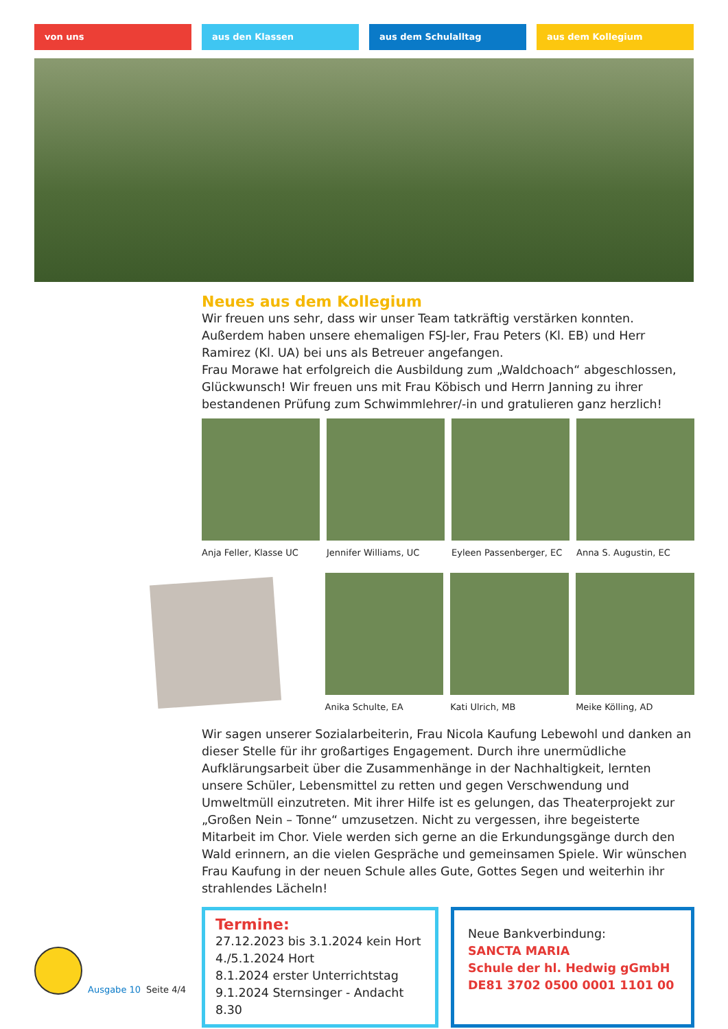von uns aus den Klassen aus dem Schulalltag aus dem Kollegium
Neues aus dem Kollegium
Wir freuen uns sehr, dass wir unser Team tatkräftig verstärken konnten. Außerdem haben unsere ehemaligen FSJ-ler, Frau Peters (Kl. EB) und Herr Ramirez (Kl. UA) bei uns als Betreuer angefangen.
Frau Morawe hat erfolgreich die Ausbildung zum „Waldchoach“ abgeschlossen, Glückwunsch! Wir freuen uns mit Frau Köbisch und Herrn Janning zu ihrer bestandenen Prüfung zum Schwimmlehrer/-in und gratulieren ganz herzlich!
Anja Feller, Klasse UC Jennifer Williams, UC Eyleen Passenberger, EC Anna S. Augustin, EC
Anika Schulte, EA Kati Ulrich, MB Meike Kölling, AD
Wir sagen unserer Sozialarbeiterin, Frau Nicola Kaufung Lebewohl und danken an dieser Stelle für ihr großartiges Engagement. Durch ihre unermüdliche Aufklärungsarbeit über die Zusammenhänge in der Nachhaltigkeit, lernten unsere Schüler, Lebensmittel zu retten und gegen Verschwendung und Umweltmüll einzutreten. Mit ihrer Hilfe ist es gelungen, das Theaterprojekt zur „Großen Nein – Tonne“ umzusetzen. Nicht zu vergessen, ihre begeisterte Mitarbeit im Chor. Viele werden sich gerne an die Erkundungsgänge durch den Wald erinnern, an die vielen Gespräche und gemeinsamen Spiele. Wir wünschen Frau Kaufung in der neuen Schule alles Gute, Gottes Segen und weiterhin ihr strahlendes Lächeln!
Termine:
27.12.2023 bis 3.1.2024 kein Hort
4./5.1.2024 Hort
8.1.2024 erster Unterrichtstag
9.1.2024 Sternsinger - Andacht 8.30
Neue Bankverbindung:
SANCTA MARIA
Schule der hl. Hedwig gGmbH
DE81 3702 0500 0001 1101 00
Ausgabe 10 Seite 4/4